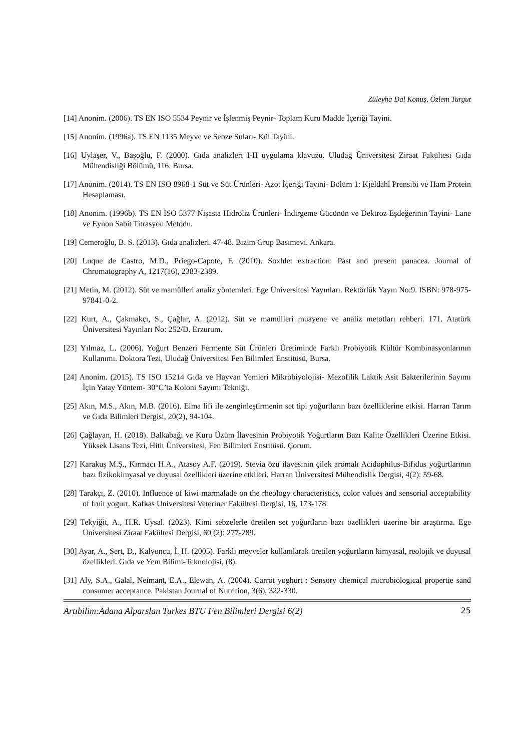Züleyha Dal Konuş, Özlem Turgut
[14] Anonim. (2006). TS EN ISO 5534 Peynir ve İşlenmiş Peynir- Toplam Kuru Madde İçeriği Tayini.
[15] Anonim. (1996a). TS EN 1135 Meyve ve Sebze Suları- Kül Tayini.
[16] Uylaşer, V., Başoğlu, F. (2000). Gıda analizleri I-II uygulama klavuzu. Uludağ Üniversitesi Ziraat Fakültesi Gıda Mühendisliği Bölümü, 116. Bursa.
[17] Anonim. (2014). TS EN ISO 8968-1 Süt ve Süt Ürünleri- Azot İçeriği Tayini- Bölüm 1: Kjeldahl Prensibi ve Ham Protein Hesaplaması.
[18] Anonim. (1996b). TS EN ISO 5377 Nişasta Hidroliz Ürünleri- İndirgeme Gücünün ve Dektroz Eşdeğerinin Tayini- Lane ve Eynon Sabit Titrasyon Metodu.
[19] Cemeroğlu, B. S. (2013). Gıda analizleri. 47-48. Bizim Grup Basımevi. Ankara.
[20] Luque de Castro, M.D., Priego-Capote, F. (2010). Soxhlet extraction: Past and present panacea. Journal of Chromatography A, 1217(16), 2383-2389.
[21] Metin, M. (2012). Süt ve mamülleri analiz yöntemleri. Ege Üniversitesi Yayınları. Rektörlük Yayın No:9. ISBN: 978-975-97841-0-2.
[22] Kurt, A., Çakmakçı, S., Çağlar, A. (2012). Süt ve mamülleri muayene ve analiz metotları rehberi. 171. Atatürk Üniversitesi Yayınları No: 252/D. Erzurum.
[23] Yılmaz, L. (2006). Yoğurt Benzeri Fermente Süt Ürünleri Üretiminde Farklı Probiyotik Kültür Kombinasyonlarının Kullanımı. Doktora Tezi, Uludağ Üniversitesi Fen Bilimleri Enstitüsü, Bursa.
[24] Anonim. (2015). TS ISO 15214 Gıda ve Hayvan Yemleri Mikrobiyolojisi- Mezofilik Laktik Asit Bakterilerinin Sayımı İçin Yatay Yöntem- 30°C’ta Koloni Sayımı Tekniği.
[25] Akın, M.S., Akın, M.B. (2016). Elma lifi ile zenginleştirmenin set tipi yoğurtların bazı özelliklerine etkisi. Harran Tarım ve Gıda Bilimleri Dergisi, 20(2), 94-104.
[26] Çağlayan, H. (2018). Balkabağı ve Kuru Üzüm İlavesinin Probiyotik Yoğurtların Bazı Kalite Özellikleri Üzerine Etkisi. Yüksek Lisans Tezi, Hitit Üniversitesi, Fen Bilimleri Enstitüsü. Çorum.
[27] Karakuş M.Ş., Kırmacı H.A., Atasoy A.F. (2019). Stevia özü ilavesinin çilek aromalı Acidophilus-Bifidus yoğurtlarının bazı fizikokimyasal ve duyusal özellikleri üzerine etkileri. Harran Üniversitesi Mühendislik Dergisi, 4(2): 59-68.
[28] Tarakçı, Z. (2010). Influence of kiwi marmalade on the rheology characteristics, color values and sensorial acceptability of fruit yogurt. Kafkas Universitesi Veteriner Fakültesi Dergisi, 16, 173-178.
[29] Tekyiğit, A., H.R. Uysal. (2023). Kimi sebzelerle üretilen set yoğurtların bazı özellikleri üzerine bir araştırma. Ege Üniversitesi Ziraat Fakültesi Dergisi, 60 (2): 277-289.
[30] Ayar, A., Sert, D., Kalyoncu, İ. H. (2005). Farklı meyveler kullanılarak üretilen yoğurtların kimyasal, reolojik ve duyusal özellikleri. Gıda ve Yem Bilimi-Teknolojisi, (8).
[31] Aly, S.A., Galal, Neimant, E.A., Elewan, A. (2004). Carrot yoghurt : Sensory chemical microbiological propertie sand consumer acceptance. Pakistan Journal of Nutrition, 3(6), 322-330.
Artıbilim:Adana Alparslan Turkes BTU Fen Bilimleri Dergisi 6(2) 25